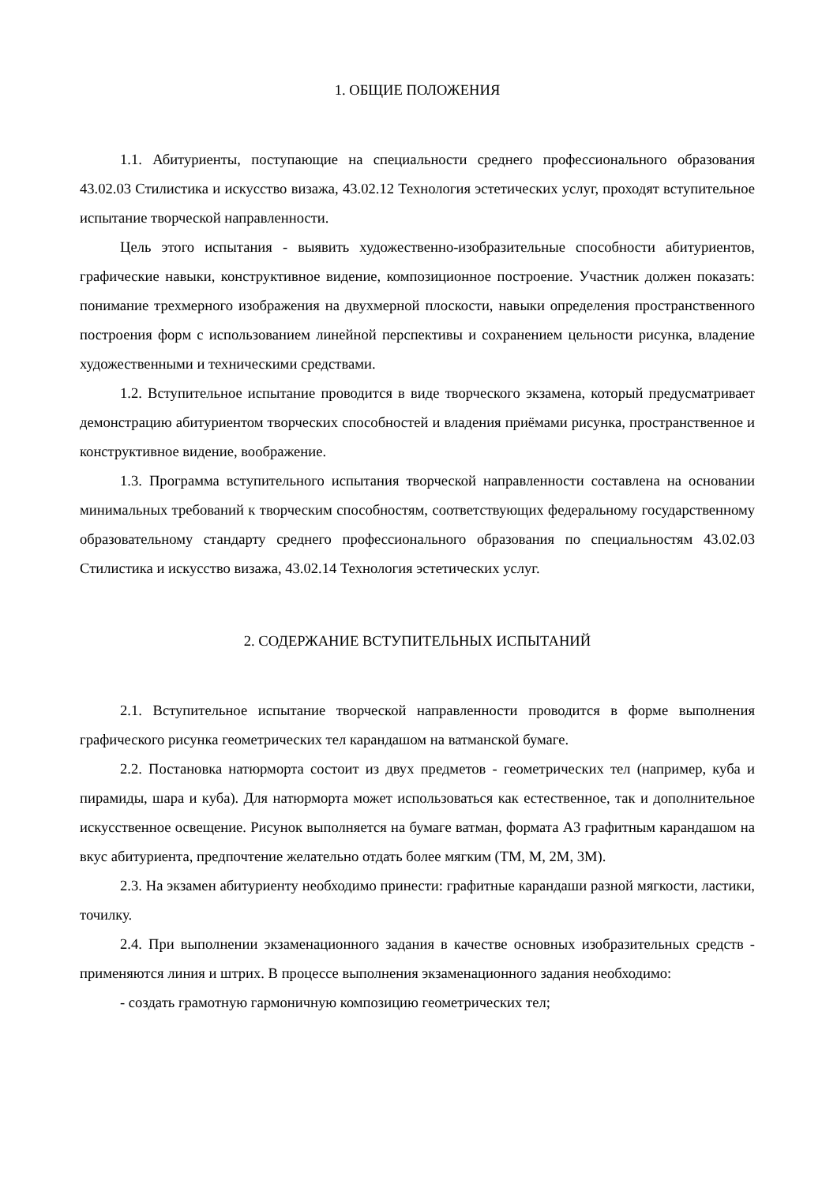1. ОБЩИЕ ПОЛОЖЕНИЯ
1.1. Абитуриенты, поступающие на специальности среднего профессионального образования 43.02.03 Стилистика и искусство визажа, 43.02.12 Технология эстетических услуг, проходят вступительное испытание творческой направленности.
Цель этого испытания - выявить художественно-изобразительные способности абитуриентов, графические навыки, конструктивное видение, композиционное построение. Участник должен показать: понимание трехмерного изображения на двухмерной плоскости, навыки определения пространственного построения форм с использованием линейной перспективы и сохранением цельности рисунка, владение художественными и техническими средствами.
1.2. Вступительное испытание проводится в виде творческого экзамена, который предусматривает демонстрацию абитуриентом творческих способностей и владения приёмами рисунка, пространственное и конструктивное видение, воображение.
1.3. Программа вступительного испытания творческой направленности составлена на основании минимальных требований к творческим способностям, соответствующих федеральному государственному образовательному стандарту среднего профессионального образования по специальностям 43.02.03 Стилистика и искусство визажа, 43.02.14 Технология эстетических услуг.
2. СОДЕРЖАНИЕ ВСТУПИТЕЛЬНЫХ ИСПЫТАНИЙ
2.1. Вступительное испытание творческой направленности проводится в форме выполнения графического рисунка геометрических тел карандашом на ватманской бумаге.
2.2. Постановка натюрморта состоит из двух предметов - геометрических тел (например, куба и пирамиды, шара и куба). Для натюрморта может использоваться как естественное, так и дополнительное искусственное освещение. Рисунок выполняется на бумаге ватман, формата А3 графитным карандашом на вкус абитуриента, предпочтение желательно отдать более мягким (ТМ, М, 2М, 3М).
2.3. На экзамен абитуриенту необходимо принести: графитные карандаши разной мягкости, ластики, точилку.
2.4. При выполнении экзаменационного задания в качестве основных изобразительных средств - применяются линия и штрих. В процессе выполнения экзаменационного задания необходимо:
- создать грамотную гармоничную композицию геометрических тел;